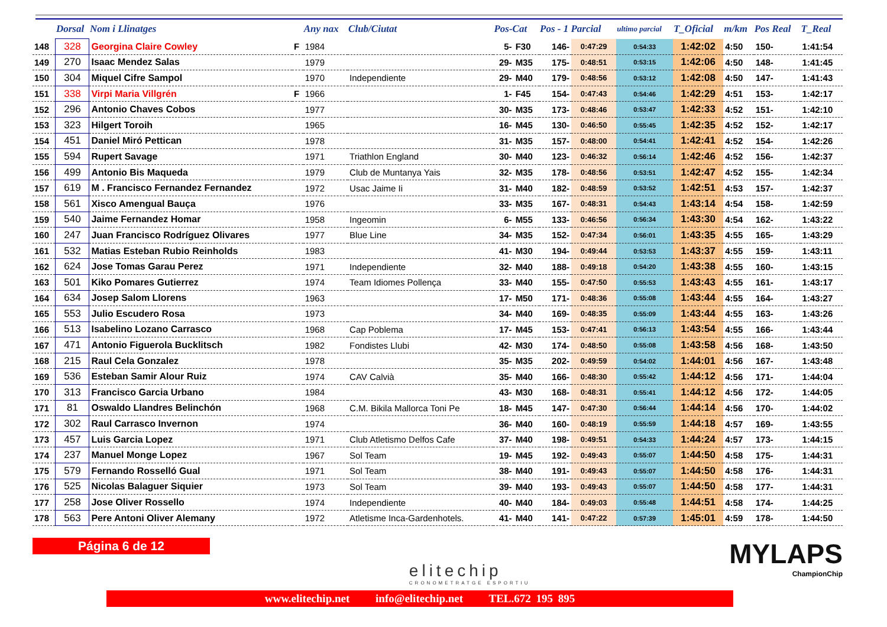| | Dorsal | Nom i Llinatges | | Any nax | Club/Ciutat | Pos-Cat | | Pos - 1 Parcial | | ultimo parcial | T_Oficial | m/km | Pos Real | T_Real |
| --- | --- | --- | --- | --- | --- | --- | --- | --- | --- | --- | --- | --- | --- | --- |
| 148 | 328 | Georgina Claire Cowley | F | 1984 | | 5- | F30 | 146- | 0:47:29 | 0:54:33 | 1:42:02 | 4:50 | 150- | 1:41:54 |
| 149 | 270 | Isaac Mendez Salas | | 1979 | | 29- | M35 | 175- | 0:48:51 | 0:53:15 | 1:42:06 | 4:50 | 148- | 1:41:45 |
| 150 | 304 | Miquel Cifre Sampol | | 1970 | Independiente | 29- | M40 | 179- | 0:48:56 | 0:53:12 | 1:42:08 | 4:50 | 147- | 1:41:43 |
| 151 | 338 | Virpi Maria Villgrén | F | 1966 | | 1- | F45 | 154- | 0:47:43 | 0:54:46 | 1:42:29 | 4:51 | 153- | 1:42:17 |
| 152 | 296 | Antonio Chaves Cobos | | 1977 | | 30- | M35 | 173- | 0:48:46 | 0:53:47 | 1:42:33 | 4:52 | 151- | 1:42:10 |
| 153 | 323 | Hilgert Toroih | | 1965 | | 16- | M45 | 130- | 0:46:50 | 0:55:45 | 1:42:35 | 4:52 | 152- | 1:42:17 |
| 154 | 451 | Daniel Miró Pettican | | 1978 | | 31- | M35 | 157- | 0:48:00 | 0:54:41 | 1:42:41 | 4:52 | 154- | 1:42:26 |
| 155 | 594 | Rupert Savage | | 1971 | Triathlon England | 30- | M40 | 123- | 0:46:32 | 0:56:14 | 1:42:46 | 4:52 | 156- | 1:42:37 |
| 156 | 499 | Antonio Bis Maqueda | | 1979 | Club de Muntanya Yais | 32- | M35 | 178- | 0:48:56 | 0:53:51 | 1:42:47 | 4:52 | 155- | 1:42:34 |
| 157 | 619 | M . Francisco Fernandez Fernandez | | 1972 | Usac Jaime Ii | 31- | M40 | 182- | 0:48:59 | 0:53:52 | 1:42:51 | 4:53 | 157- | 1:42:37 |
| 158 | 561 | Xisco Amengual Bauça | | 1976 | | 33- | M35 | 167- | 0:48:31 | 0:54:43 | 1:43:14 | 4:54 | 158- | 1:42:59 |
| 159 | 540 | Jaime Fernandez Homar | | 1958 | Ingeomin | 6- | M55 | 133- | 0:46:56 | 0:56:34 | 1:43:30 | 4:54 | 162- | 1:43:22 |
| 160 | 247 | Juan Francisco Rodríguez Olivares | | 1977 | Blue Line | 34- | M35 | 152- | 0:47:34 | 0:56:01 | 1:43:35 | 4:55 | 165- | 1:43:29 |
| 161 | 532 | Matias Esteban Rubio Reinholds | | 1983 | | 41- | M30 | 194- | 0:49:44 | 0:53:53 | 1:43:37 | 4:55 | 159- | 1:43:11 |
| 162 | 624 | Jose Tomas Garau Perez | | 1971 | Independiente | 32- | M40 | 188- | 0:49:18 | 0:54:20 | 1:43:38 | 4:55 | 160- | 1:43:15 |
| 163 | 501 | Kiko Pomares Gutierrez | | 1974 | Team Idiomes Pollença | 33- | M40 | 155- | 0:47:50 | 0:55:53 | 1:43:43 | 4:55 | 161- | 1:43:17 |
| 164 | 634 | Josep Salom Llorens | | 1963 | | 17- | M50 | 171- | 0:48:36 | 0:55:08 | 1:43:44 | 4:55 | 164- | 1:43:27 |
| 165 | 553 | Julio Escudero Rosa | | 1973 | | 34- | M40 | 169- | 0:48:35 | 0:55:09 | 1:43:44 | 4:55 | 163- | 1:43:26 |
| 166 | 513 | Isabelino Lozano Carrasco | | 1968 | Cap Poblema | 17- | M45 | 153- | 0:47:41 | 0:56:13 | 1:43:54 | 4:55 | 166- | 1:43:44 |
| 167 | 471 | Antonio Figuerola Bucklitsch | | 1982 | Fondistes Llubi | 42- | M30 | 174- | 0:48:50 | 0:55:08 | 1:43:58 | 4:56 | 168- | 1:43:50 |
| 168 | 215 | Raul Cela Gonzalez | | 1978 | | 35- | M35 | 202- | 0:49:59 | 0:54:02 | 1:44:01 | 4:56 | 167- | 1:43:48 |
| 169 | 536 | Esteban Samir Alour Ruiz | | 1974 | CAV Calvià | 35- | M40 | 166- | 0:48:30 | 0:55:42 | 1:44:12 | 4:56 | 171- | 1:44:04 |
| 170 | 313 | Francisco Garcia Urbano | | 1984 | | 43- | M30 | 168- | 0:48:31 | 0:55:41 | 1:44:12 | 4:56 | 172- | 1:44:05 |
| 171 | 81 | Oswaldo Llandres Belinchón | | 1968 | C.M. Bikila Mallorca Toni Pe | 18- | M45 | 147- | 0:47:30 | 0:56:44 | 1:44:14 | 4:56 | 170- | 1:44:02 |
| 172 | 302 | Raul Carrasco Invernon | | 1974 | | 36- | M40 | 160- | 0:48:19 | 0:55:59 | 1:44:18 | 4:57 | 169- | 1:43:55 |
| 173 | 457 | Luis Garcia Lopez | | 1971 | Club Atletismo Delfos Cafe | 37- | M40 | 198- | 0:49:51 | 0:54:33 | 1:44:24 | 4:57 | 173- | 1:44:15 |
| 174 | 237 | Manuel Monge Lopez | | 1967 | Sol Team | 19- | M45 | 192- | 0:49:43 | 0:55:07 | 1:44:50 | 4:58 | 175- | 1:44:31 |
| 175 | 579 | Fernando Rosselló Gual | | 1971 | Sol Team | 38- | M40 | 191- | 0:49:43 | 0:55:07 | 1:44:50 | 4:58 | 176- | 1:44:31 |
| 176 | 525 | Nicolas Balaguer Siquier | | 1973 | Sol Team | 39- | M40 | 193- | 0:49:43 | 0:55:07 | 1:44:50 | 4:58 | 177- | 1:44:31 |
| 177 | 258 | Jose Oliver Rossello | | 1974 | Independiente | 40- | M40 | 184- | 0:49:03 | 0:55:48 | 1:44:51 | 4:58 | 174- | 1:44:25 |
| 178 | 563 | Pere Antoni Oliver Alemany | | 1972 | Atletisme Inca-Gardenhotels. | 41- | M40 | 141- | 0:47:22 | 0:57:39 | 1:45:01 | 4:59 | 178- | 1:44:50 |
Página 6 de 12
elitechip
CRONOMETRATGE ESPORTIU
MYLAPS
ChampionChip
www.elitechip.net info@elitechip.net TEL.672 195 895